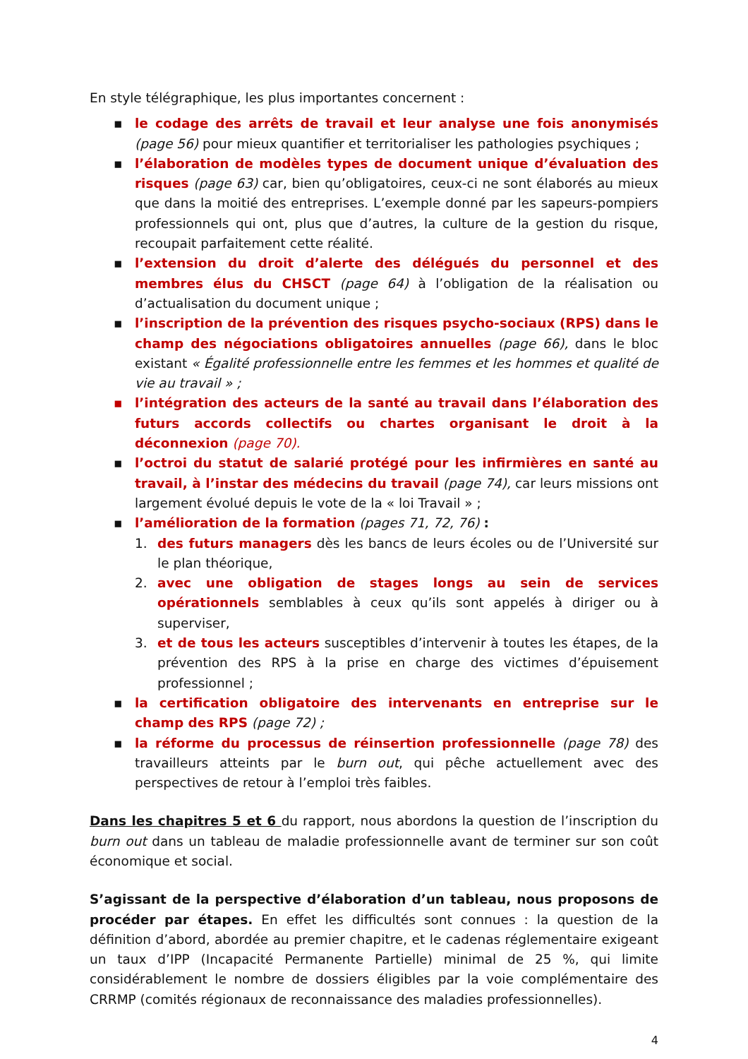En style télégraphique, les plus importantes concernent :
▪ le codage des arrêts de travail et leur analyse une fois anonymisés (page 56) pour mieux quantifier et territorialiser les pathologies psychiques ;
▪ l’élaboration de modèles types de document unique d’évaluation des risques (page 63) car, bien qu’obligatoires, ceux-ci ne sont élaborés au mieux que dans la moitié des entreprises. L’exemple donné par les sapeurs-pompiers professionnels qui ont, plus que d’autres, la culture de la gestion du risque, recoupait parfaitement cette réalité.
▪ l’extension du droit d’alerte des délégués du personnel et des membres élus du CHSCT (page 64) à l’obligation de la réalisation ou d’actualisation du document unique ;
▪ l’inscription de la prévention des risques psycho-sociaux (RPS) dans le champ des négociations obligatoires annuelles (page 66), dans le bloc existant « Égalité professionnelle entre les femmes et les hommes et qualité de vie au travail » ;
▪ l’intégration des acteurs de la santé au travail dans l’élaboration des futurs accords collectifs ou chartes organisant le droit à la déconnexion (page 70).
▪ l’octroi du statut de salarié protégé pour les infirmières en santé au travail, à l’instar des médecins du travail (page 74), car leurs missions ont largement évolué depuis le vote de la « loi Travail » ;
▪ l’amélioration de la formation (pages 71, 72, 76) :
1. des futurs managers dès les bancs de leurs écoles ou de l’Université sur le plan théorique,
2. avec une obligation de stages longs au sein de services opérationnels semblables à ceux qu’ils sont appelés à diriger ou à superviser,
3. et de tous les acteurs susceptibles d’intervenir à toutes les étapes, de la prévention des RPS à la prise en charge des victimes d’épuisement professionnel ;
▪ la certification obligatoire des intervenants en entreprise sur le champ des RPS (page 72) ;
▪ la réforme du processus de réinsertion professionnelle (page 78) des travailleurs atteints par le burn out, qui pêche actuellement avec des perspectives de retour à l’emploi très faibles.
Dans les chapitres 5 et 6 du rapport, nous abordons la question de l’inscription du burn out dans un tableau de maladie professionnelle avant de terminer sur son coût économique et social.
S’agissant de la perspective d’élaboration d’un tableau, nous proposons de procéder par étapes. En effet les difficultés sont connues : la question de la définition d’abord, abordée au premier chapitre, et le cadenas réglementaire exigeant un taux d’IPP (Incapacité Permanente Partielle) minimal de 25 %, qui limite considérablement le nombre de dossiers éligibles par la voie complémentaire des CRRMP (comités régionaux de reconnaissance des maladies professionnelles).
4